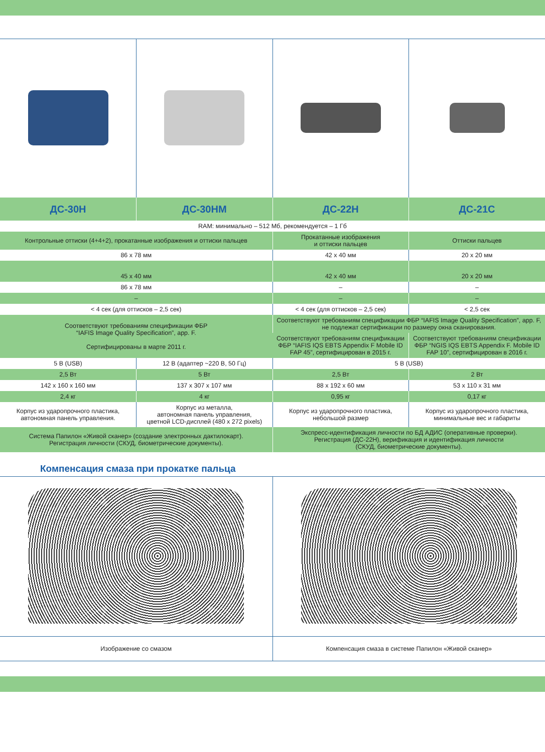| ДС-30Н | ДС-30НМ | ДС-22Н | ДС-21С |
| --- | --- | --- | --- |
| RAM: минимально – 512 Мб, рекомендуется – 1 Гб | | | |
| Контрольные оттиски (4+4+2), прокатанные изображения и оттиски пальцев | | Прокатанные изображения и оттиски пальцев | Оттиски пальцев |
| 86 x 78 мм | | 42 x 40 мм | 20 x 20 мм |
| 45 x 40 мм | | 42 x 40 мм | 20 x 20 мм |
| 86 x 78 мм | | – | – |
| – | | – | – |
| < 4 сек (для оттисков – 2,5 сек) | | < 4 сек (для оттисков – 2,5 сек) | < 2,5 сек |
| Соответствуют требованиям спецификации ФБР “IAFIS Image Quality Specification”, app. F. Сертифицированы в марте 2011 г. | | Соответствуют требованиям спецификации ФБР “IAFIS Image Quality Specification”, app. F, не подлежат сертификации по размеру окна сканирования. | |
| | | Соответствуют требованиям спецификации ФБР “IAFIS IQS EBTS Appendix F Mobile ID FAP 45”, сертифицирован в 2015 г. | Соответствуют требованиям спецификации ФБР “NGIS IQS EBTS Appendix F. Mobile ID FAP 10”, сертифицирован в 2016 г. |
| 5 В (USB) | 12 В (адаптер ~220 В, 50 Гц) | 5 В (USB) | |
| 2,5 Вт | 5 Вт | 2,5 Вт | 2 Вт |
| 142 x 160 x 160 мм | 137 x 307 x 107 мм | 88 x 192 x 60 мм | 53 x 110 x 31 мм |
| 2,4 кг | 4 кг | 0,95 кг | 0,17 кг |
| Корпус из ударопрочного пластика, автономная панель управления. | Корпус из металла, автономная панель управления, цветной LCD-дисплей (480 x 272 pixels) | Корпус из ударопрочного пластика, небольшой размер | Корпус из ударопрочного пластика, минимальные вес и габариты |
| Система Папилон «Живой сканер» (создание электронных дактилокарт). Регистрация личности (СКУД, биометрические документы). | | Экспресс-идентификация личности по БД АДИС (оперативные проверки). Регистрация (ДС-22Н), верификация и идентификация личности (СКУД, биометрические документы). | |
Компенсация смаза при прокатке пальца
| Изображение со смазом | Компенсация смаза в системе Папилон «Живой сканер» |